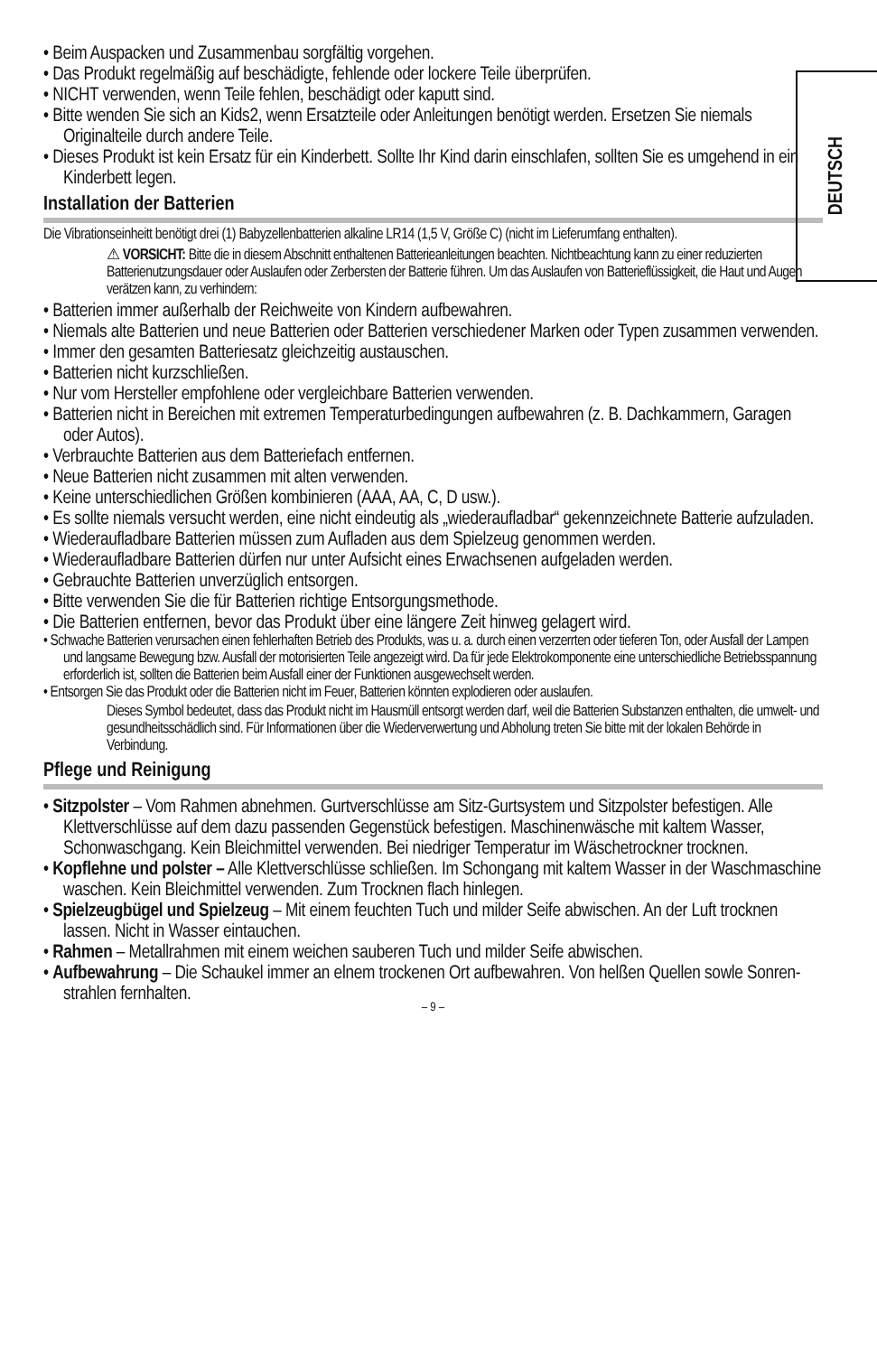DEUTSCH
• Beim Auspacken und Zusammenbau sorgfältig vorgehen.
• Das Produkt regelmäßig auf beschädigte, fehlende oder lockere Teile überprüfen.
• NICHT verwenden, wenn Teile fehlen, beschädigt oder kaputt sind.
• Bitte wenden Sie sich an Kids2, wenn Ersatzteile oder Anleitungen benötigt werden. Ersetzen Sie niemals Originalteile durch andere Teile.
• Dieses Produkt ist kein Ersatz für ein Kinderbett. Sollte Ihr Kind darin einschlafen, sollten Sie es umgehend in ein Kinderbett legen.
Installation der Batterien
Die Vibrationseinheitt benötigt drei (1) Babyzellenbatterien alkaline LR14 (1,5 V, Größe C) (nicht im Lieferumfang enthalten).
⚠ VORSICHT: Bitte die in diesem Abschnitt enthaltenen Batterieanleitungen beachten. Nichtbeachtung kann zu einer reduzierten Batterienutzungsdauer oder Auslaufen oder Zerbersten der Batterie führen. Um das Auslaufen von Batterieflüssigkeit, die Haut und Augen verätzen kann, zu verhindern:
• Batterien immer außerhalb der Reichweite von Kindern aufbewahren.
• Niemals alte Batterien und neue Batterien oder Batterien verschiedener Marken oder Typen zusammen verwenden.
• Immer den gesamten Batteriesatz gleichzeitig austauschen.
• Batterien nicht kurzschließen.
• Nur vom Hersteller empfohlene oder vergleichbare Batterien verwenden.
• Batterien nicht in Bereichen mit extremen Temperaturbedingungen aufbewahren (z. B. Dachkammern, Garagen oder Autos).
• Verbrauchte Batterien aus dem Batteriefach entfernen.
• Neue Batterien nicht zusammen mit alten verwenden.
• Keine unterschiedlichen Größen kombinieren (AAA, AA, C, D usw.).
• Es sollte niemals versucht werden, eine nicht eindeutig als „wiederaufladbar“ gekennzeichnete Batterie aufzuladen.
• Wiederaufladbare Batterien müssen zum Aufladen aus dem Spielzeug genommen werden.
• Wiederaufladbare Batterien dürfen nur unter Aufsicht eines Erwachsenen aufgeladen werden.
• Gebrauchte Batterien unverzüglich entsorgen.
• Bitte verwenden Sie die für Batterien richtige Entsorgungsmethode.
• Die Batterien entfernen, bevor das Produkt über eine längere Zeit hinweg gelagert wird.
• Schwache Batterien verursachen einen fehlerhaften Betrieb des Produkts, was u. a. durch einen verzerrten oder tieferen Ton, oder Ausfall der Lampen und langsame Bewegung bzw. Ausfall der motorisierten Teile angezeigt wird. Da für jede Elektrokomponente eine unterschiedliche Betriebsspannung erforderlich ist, sollten die Batterien beim Ausfall einer der Funktionen ausgewechselt werden.
• Entsorgen Sie das Produkt oder die Batterien nicht im Feuer, Batterien könnten explodieren oder auslaufen.
Dieses Symbol bedeutet, dass das Produkt nicht im Hausmüll entsorgt werden darf, weil die Batterien Substanzen enthalten, die umwelt- und gesundheitsschädlich sind. Für Informationen über die Wiederverwertung und Abholung treten Sie bitte mit der lokalen Behörde in Verbindung.
Pflege und Reinigung
• Sitzpolster – Vom Rahmen abnehmen. Gurtverschlüsse am Sitz-Gurtsystem und Sitzpolster befestigen. Alle Klettverschlüsse auf dem dazu passenden Gegenstück befestigen. Maschinenwäsche mit kaltem Wasser, Schonwaschgang. Kein Bleichmittel verwenden. Bei niedriger Temperatur im Wäschetrockner trocknen.
• Kopflehne und polster – Alle Klettverschlüsse schließen. Im Schongang mit kaltem Wasser in der Waschmaschine waschen. Kein Bleichmittel verwenden. Zum Trocknen flach hinlegen.
• Spielzeugbügel und Spielzeug – Mit einem feuchten Tuch und milder Seife abwischen. An der Luft trocknen lassen. Nicht in Wasser eintauchen.
• Rahmen – Metallrahmen mit einem weichen sauberen Tuch und milder Seife abwischen.
• Aufbewahrung – Die Schaukel immer an elnem trockenen Ort aufbewahren. Von helßen Quellen sowle Sonren-strahlen fernhalten.
– 9 –